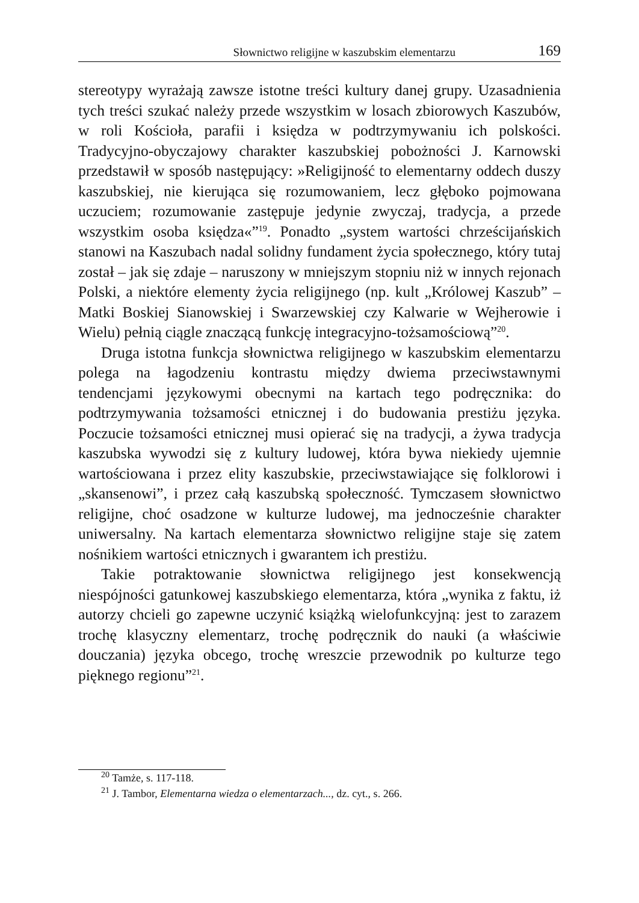Słownictwo religijne w kaszubskim elementarzu 169
stereotypy wyrażają zawsze istotne treści kultury danej grupy. Uzasadnienia tych treści szukać należy przede wszystkim w losach zbiorowych Kaszubów, w roli Kościoła, parafii i księdza w podtrzymywaniu ich polskości. Tradycyjno-obyczajowy charakter kaszubskiej pobożności J. Karnowski przedstawił w sposób następujący: »Religijność to elementarny oddech duszy kaszubskiej, nie kierująca się rozumowaniem, lecz głęboko pojmowana uczuciem; rozumowanie zastępuje jedynie zwyczaj, tradycja, a przede wszystkim osoba księdza«”<sup>19</sup>. Ponadto „system wartości chrześcijańskich stanowi na Kaszubach nadal solidny fundament życia społecznego, który tutaj został – jak się zdaje – naruszony w mniejszym stopniu niż w innych rejonach Polski, a niektóre elementy życia religijnego (np. kult „Królowej Kaszub” – Matki Boskiej Sianowskiej i Swarzewskiej czy Kalwarie w Wejherowie i Wielu) pełnią ciągle znaczącą funkcję integracyjno-tożsamościową”<sup>20</sup>.
Druga istotna funkcja słownictwa religijnego w kaszubskim elementarzu polega na łagodzeniu kontrastu między dwiema przeciwstawnymi tendencjami językowymi obecnymi na kartach tego podręcznika: do podtrzymywania tożsamości etnicznej i do budowania prestiżu języka. Poczucie tożsamości etnicznej musi opierać się na tradycji, a żywa tradycja kaszubska wywodzi się z kultury ludowej, która bywa niekiedy ujemnie wartościowana i przez elity kaszubskie, przeciwstawiające się folklorowi i „skansenowi”, i przez całą kaszubską społeczność. Tymczasem słownictwo religijne, choć osadzone w kulturze ludowej, ma jednocześnie charakter uniwersalny. Na kartach elementarza słownictwo religijne staje się zatem nośnikiem wartości etnicznych i gwarantem ich prestiżu.
Takie potraktowanie słownictwa religijnego jest konsekwencją niespójności gatunkowej kaszubskiego elementarza, która „wynika z faktu, iż autorzy chcieli go zapewne uczynić książką wielofunkcyjną: jest to zarazem trochę klasyczny elementarz, trochę podręcznik do nauki (a właściwie douczania) języka obcego, trochę wreszcie przewodnik po kulturze tego pięknego regionu”<sup>21</sup>.
<sup>20</sup> Tamże, s. 117-118.
<sup>21</sup> J. Tambor, Elementarna wiedza o elementarzach..., dz. cyt., s. 266.